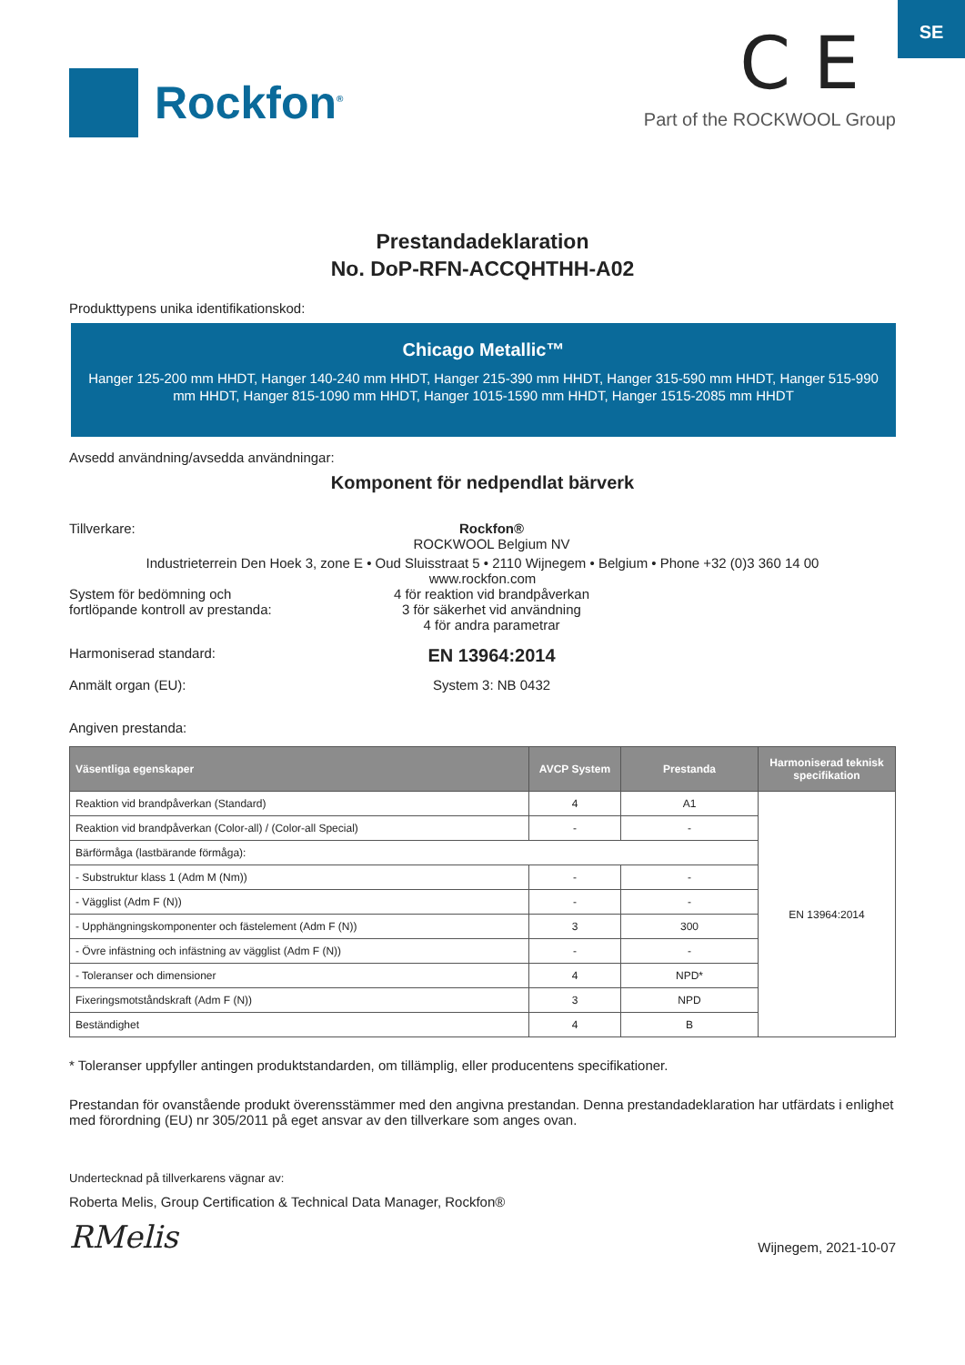SE
Rockfon<sup>®</sup>
C E
Part of the ROCKWOOL Group
Prestandadeklaration
No. DoP-RFN-ACCQHTHH-A02
Produkttypens unika identifikationskod:
Chicago Metallic™
Hanger 125-200 mm HHDT, Hanger 140-240 mm HHDT, Hanger 215-390 mm HHDT, Hanger 315-590 mm HHDT, Hanger 515-990 mm HHDT, Hanger 815-1090 mm HHDT, Hanger 1015-1590 mm HHDT, Hanger 1515-2085 mm HHDT
Avsedd användning/avsedda användningar:
Komponent för nedpendlat bärverk
Tillverkare: Rockfon®
ROCKWOOL Belgium NV
Industrieterrein Den Hoek 3, zone E • Oud Sluisstraat 5 • 2110 Wijnegem • Belgium • Phone +32 (0)3 360 14 00
www.rockfon.com
System för bedömning och
fortlöpande kontroll av prestanda:
4 för reaktion vid brandpåverkan
3 för säkerhet vid användning
4 för andra parametrar
Harmoniserad standard:
EN 13964:2014
Anmält organ (EU): System 3: NB 0432
Angiven prestanda:
| Väsentliga egenskaper | AVCP System | Prestanda | Harmoniserad teknisk specifikation |
| --- | --- | --- | --- |
| Reaktion vid brandpåverkan (Standard) | 4 | A1 | EN 13964:2014 |
| Reaktion vid brandpåverkan (Color-all) / (Color-all Special) | - | - | |
| Bärförmåga (lastbärande förmåga): | | | |
| - Substruktur klass 1 (Adm M (Nm)) | - | - | |
| - Vägglist (Adm F (N)) | - | - | |
| - Upphängningskomponenter och fästelement (Adm F (N)) | 3 | 300 | |
| - Övre infästning och infästning av vägglist (Adm F (N)) | - | - | |
| - Toleranser och dimensioner | 4 | NPD* | |
| Fixeringsmotståndskraft (Adm F (N)) | 3 | NPD | |
| Beständighet | 4 | B | |
* Toleranser uppfyller antingen produktstandarden, om tillämplig, eller producentens specifikationer.
Prestandan för ovanstående produkt överensstämmer med den angivna prestandan. Denna prestandadeklaration har utfärdats i enlighet med förordning (EU) nr 305/2011 på eget ansvar av den tillverkare som anges ovan.
Undertecknad på tillverkarens vägnar av:
Roberta Melis, Group Certification & Technical Data Manager, Rockfon®
RMelis Wijnegem, 2021-10-07